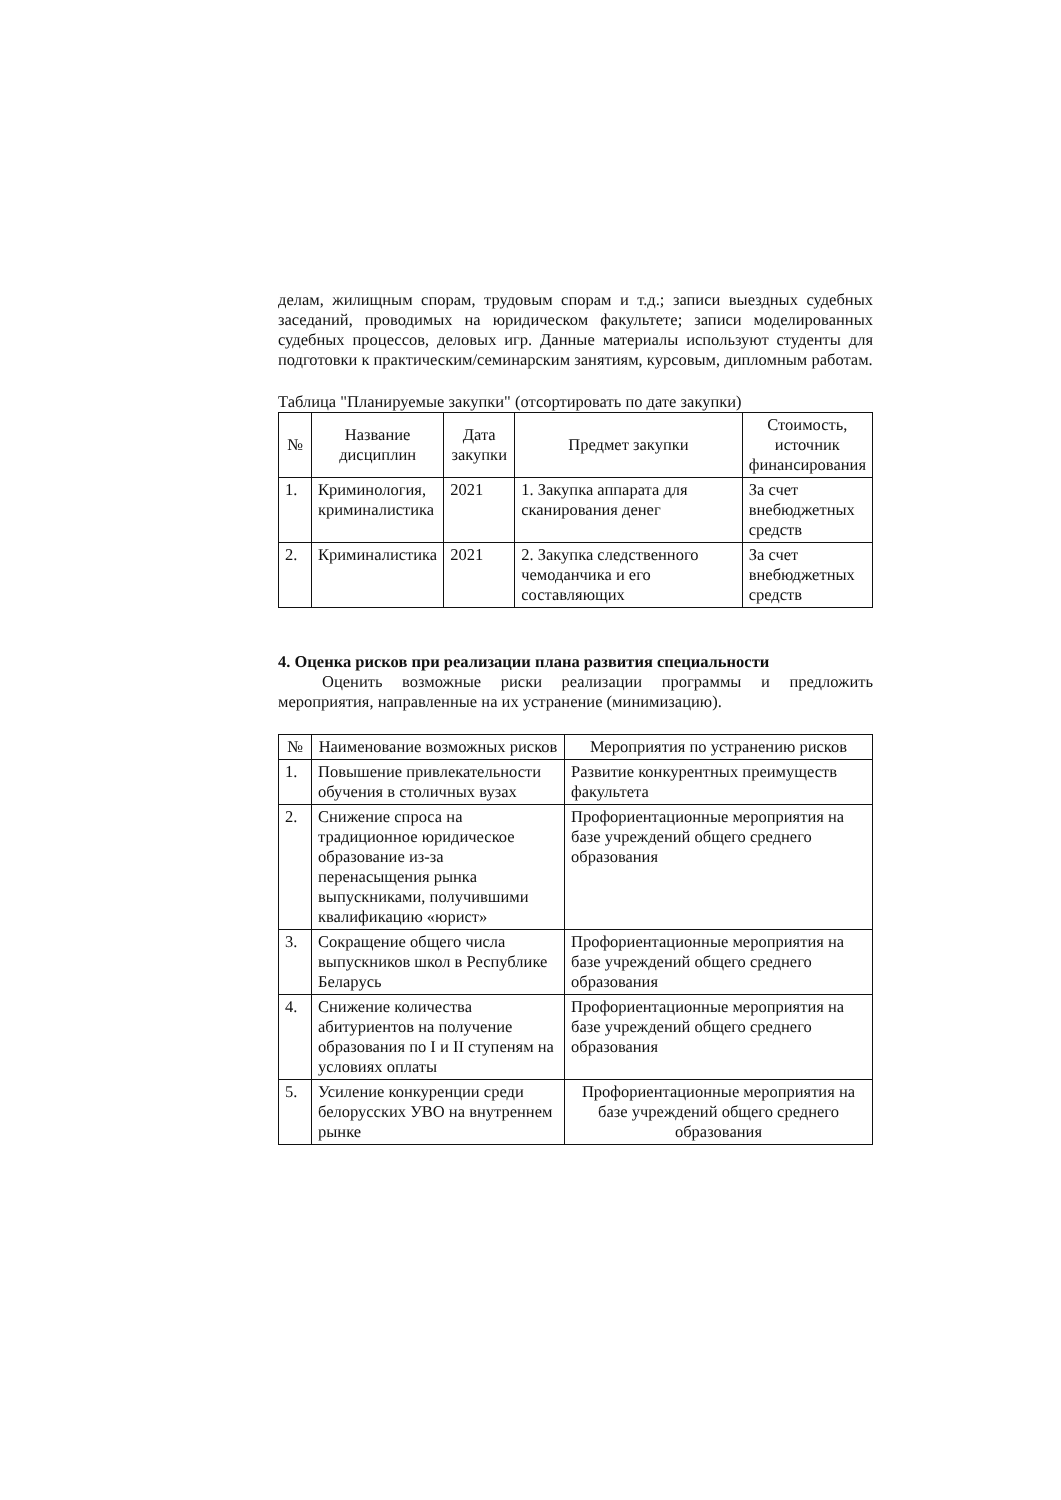делам, жилищным спорам, трудовым спорам и т.д.; записи выездных судебных заседаний, проводимых на юридическом факультете; записи моделированных судебных процессов, деловых игр. Данные материалы используют студенты для подготовки к практическим/семинарским занятиям, курсовым, дипломным работам.
Таблица "Планируемые закупки" (отсортировать по дате закупки)
| № | Название дисциплин | Дата закупки | Предмет закупки | Стоимость, источник финансирования |
| --- | --- | --- | --- | --- |
| 1. | Криминология, криминалистика | 2021 | 1. Закупка аппарата для сканирования денег | За счет внебюджетных средств |
| 2. | Криминалистика | 2021 | 2. Закупка следственного чемоданчика и его составляющих | За счет внебюджетных средств |
4. Оценка рисков при реализации плана развития специальности
Оценить возможные риски реализации программы и предложить мероприятия, направленные на их устранение (минимизацию).
| № | Наименование возможных рисков | Мероприятия по устранению рисков |
| --- | --- | --- |
| 1. | Повышение привлекательности обучения в столичных вузах | Развитие конкурентных преимуществ факультета |
| 2. | Снижение спроса на традиционное юридическое образование из-за перенасыщения рынка выпускниками, получившими квалификацию «юрист» | Профориентационные мероприятия на базе учреждений общего среднего образования |
| 3. | Сокращение общего числа выпускников школ в Республике Беларусь | Профориентационные мероприятия на базе учреждений общего среднего образования |
| 4. | Снижение количества абитуриентов на получение образования по I и II ступеням на условиях оплаты | Профориентационные мероприятия на базе учреждений общего среднего образования |
| 5. | Усиление конкуренции среди белорусских УВО на внутреннем рынке | Профориентационные мероприятия на базе учреждений общего среднего образования |